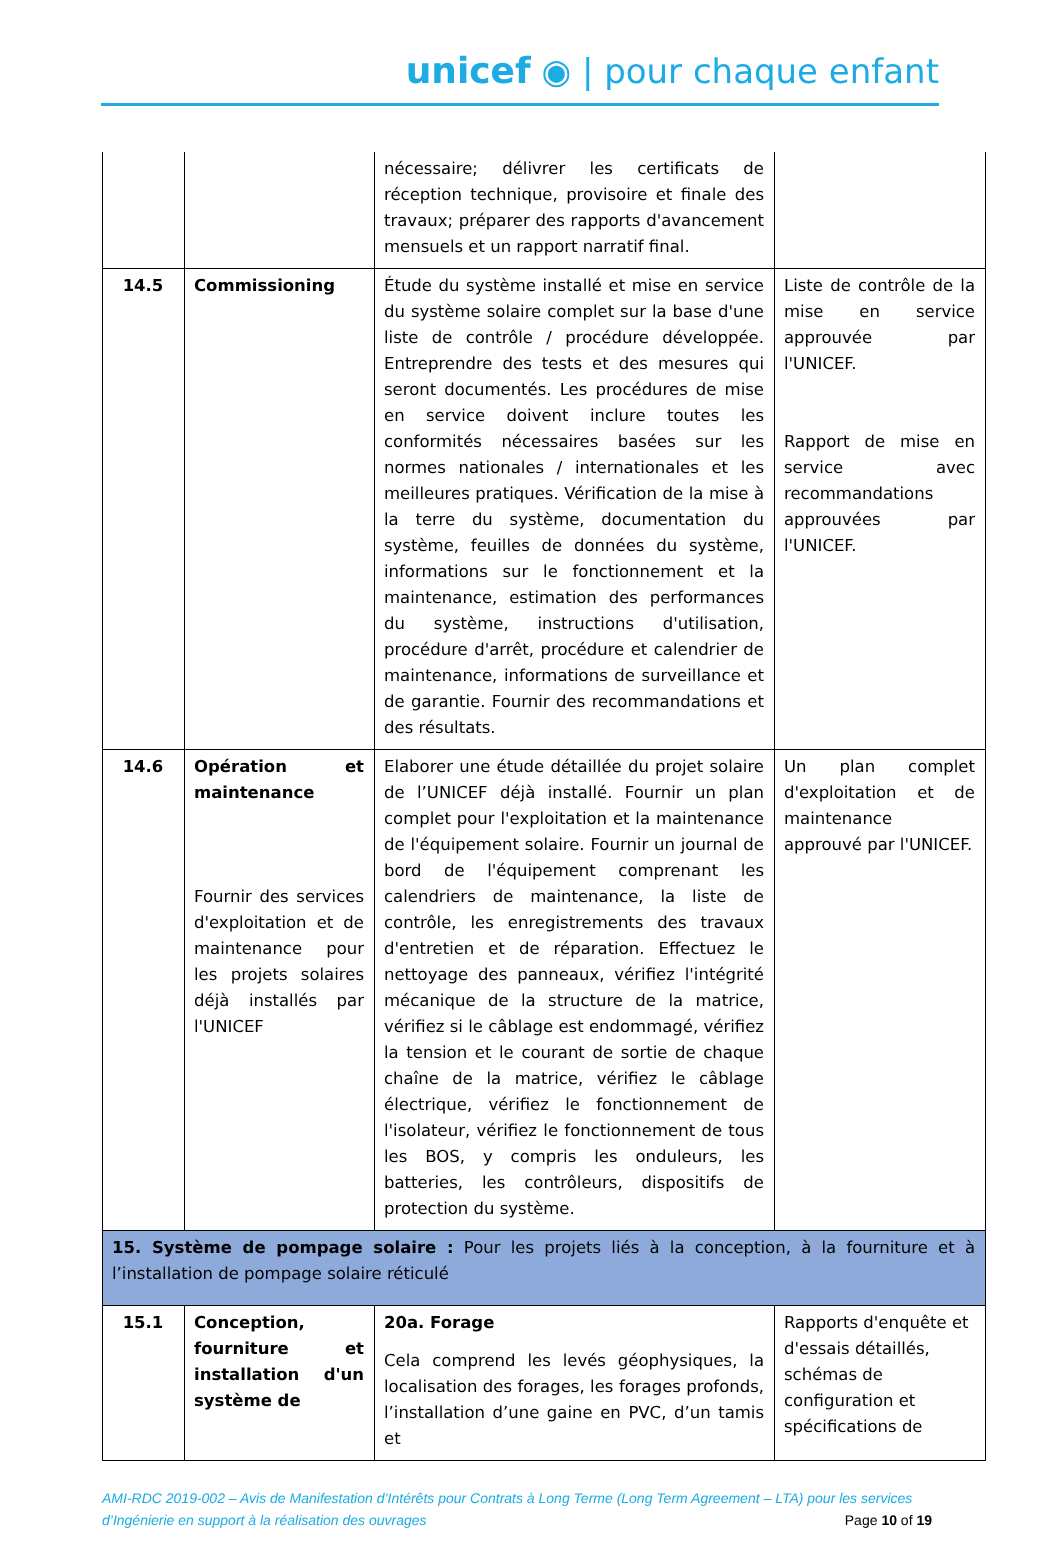unicef ◉ | pour chaque enfant
| | | nécessaire; délivrer les certificats de réception technique, provisoire et finale des travaux; préparer des rapports d'avancement mensuels et un rapport narratif final. | |
| 14.5 | Commissioning | Étude du système installé et mise en service du système solaire complet sur la base d'une liste de contrôle / procédure développée. Entreprendre des tests et des mesures qui seront documentés. Les procédures de mise en service doivent inclure toutes les conformités nécessaires basées sur les normes nationales / internationales et les meilleures pratiques. Vérification de la mise à la terre du système, documentation du système, feuilles de données du système, informations sur le fonctionnement et la maintenance, estimation des performances du système, instructions d'utilisation, procédure d'arrêt, procédure et calendrier de maintenance, informations de surveillance et de garantie. Fournir des recommandations et des résultats. | Liste de contrôle de la mise en service approuvée par l'UNICEF. Rapport de mise en service avec recommandations approuvées par l'UNICEF. |
| 14.6 | Opération et maintenance Fournir des services d'exploitation et de maintenance pour les projets solaires déjà installés par l'UNICEF | Elaborer une étude détaillée du projet solaire de l’UNICEF déjà installé. Fournir un plan complet pour l'exploitation et la maintenance de l'équipement solaire. Fournir un journal de bord de l'équipement comprenant les calendriers de maintenance, la liste de contrôle, les enregistrements des travaux d'entretien et de réparation. Effectuez le nettoyage des panneaux, vérifiez l'intégrité mécanique de la structure de la matrice, vérifiez si le câblage est endommagé, vérifiez la tension et le courant de sortie de chaque chaîne de la matrice, vérifiez le câblage électrique, vérifiez le fonctionnement de l'isolateur, vérifiez le fonctionnement de tous les BOS, y compris les onduleurs, les batteries, les contrôleurs, dispositifs de protection du système. | Un plan complet d'exploitation et de maintenance approuvé par l'UNICEF. |
| 15. Système de pompage solaire : Pour les projets liés à la conception, à la fourniture et à l’installation de pompage solaire réticulé | | | |
| 15.1 | Conception, fourniture et installation d'un système de | 20a. Forage Cela comprend les levés géophysiques, la localisation des forages, les forages profonds, l’installation d’une gaine en PVC, d’un tamis et | Rapports d'enquête et d'essais détaillés, schémas de configuration et spécifications de |
AMI-RDC 2019-002 – Avis de Manifestation d’Intérêts pour Contrats à Long Terme (Long Term Agreement – LTA) pour les services d’Ingénierie en support à la réalisation des ouvrages Page 10 of 19